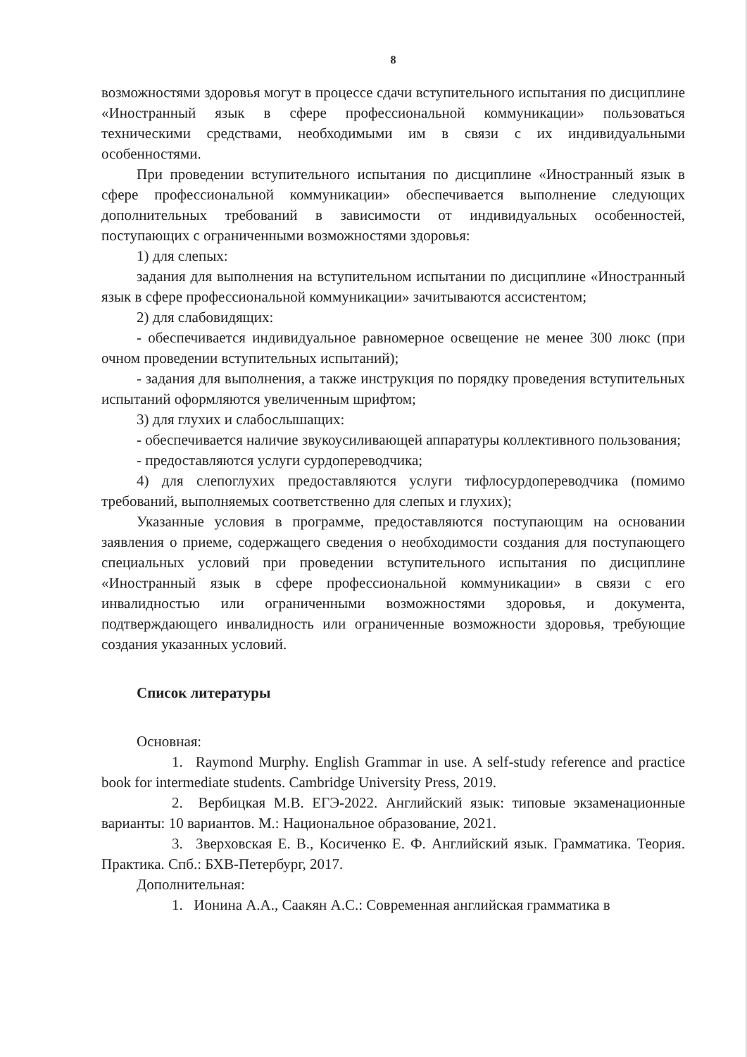8
возможностями здоровья могут в процессе сдачи вступительного испытания по дисциплине «Иностранный язык в сфере профессиональной коммуникации» пользоваться техническими средствами, необходимыми им в связи с их индивидуальными особенностями.
При проведении вступительного испытания по дисциплине «Иностранный язык в сфере профессиональной коммуникации» обеспечивается выполнение следующих дополнительных требований в зависимости от индивидуальных особенностей, поступающих с ограниченными возможностями здоровья:
1) для слепых:
задания для выполнения на вступительном испытании по дисциплине «Иностранный язык в сфере профессиональной коммуникации» зачитываются ассистентом;
2) для слабовидящих:
- обеспечивается индивидуальное равномерное освещение не менее 300 люкс (при очном проведении вступительных испытаний);
- задания для выполнения, а также инструкция по порядку проведения вступительных испытаний оформляются увеличенным шрифтом;
3) для глухих и слабослышащих:
- обеспечивается наличие звукоусиливающей аппаратуры коллективного пользования;
- предоставляются услуги сурдопереводчика;
4) для слепоглухих предоставляются услуги тифлосурдопереводчика (помимо требований, выполняемых соответственно для слепых и глухих);
Указанные условия в программе, предоставляются поступающим на основании заявления о приеме, содержащего сведения о необходимости создания для поступающего специальных условий при проведении вступительного испытания по дисциплине «Иностранный язык в сфере профессиональной коммуникации» в связи с его инвалидностью или ограниченными возможностями здоровья, и документа, подтверждающего инвалидность или ограниченные возможности здоровья, требующие создания указанных условий.
Список литературы
Основная:
1. Raymond Murphy. English Grammar in use. A self-study reference and practice book for intermediate students. Cambridge University Press, 2019.
2. Вербицкая М.В. ЕГЭ-2022. Английский язык: типовые экзаменационные варианты: 10 вариантов. М.: Национальное образование, 2021.
3. Зверховская Е. В., Косиченко Е. Ф. Английский язык. Грамматика. Теория. Практика. Спб.: БХВ-Петербург, 2017.
Дополнительная:
1. Ионина А.А., Саакян А.С.: Современная английская грамматика в